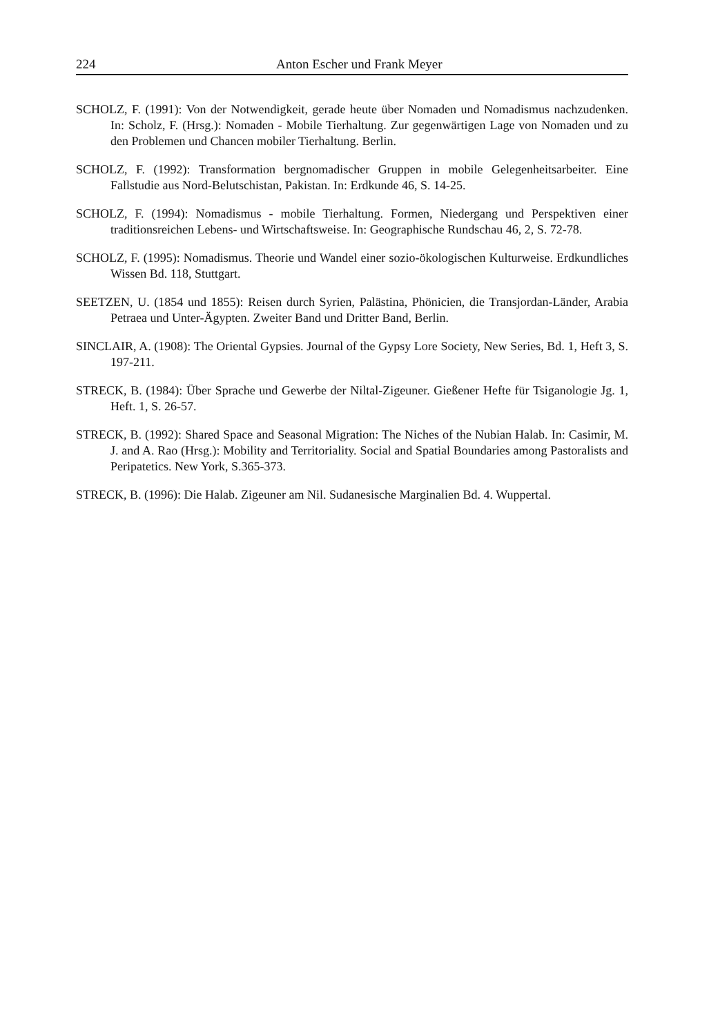224 Anton Escher und Frank Meyer
SCHOLZ, F. (1991): Von der Notwendigkeit, gerade heute über Nomaden und Nomadismus nachzudenken. In: Scholz, F. (Hrsg.): Nomaden - Mobile Tierhaltung. Zur gegenwärtigen Lage von Nomaden und zu den Problemen und Chancen mobiler Tierhaltung. Berlin.
SCHOLZ, F. (1992): Transformation bergnomadischer Gruppen in mobile Gelegenheitsarbeiter. Eine Fallstudie aus Nord-Belutschistan, Pakistan. In: Erdkunde 46, S. 14-25.
SCHOLZ, F. (1994): Nomadismus - mobile Tierhaltung. Formen, Niedergang und Perspektiven einer traditionsreichen Lebens- und Wirtschaftsweise. In: Geographische Rundschau 46, 2, S. 72-78.
SCHOLZ, F. (1995): Nomadismus. Theorie und Wandel einer sozio-ökologischen Kulturweise. Erdkundliches Wissen Bd. 118, Stuttgart.
SEETZEN, U. (1854 und 1855): Reisen durch Syrien, Palästina, Phönicien, die Transjordan-Länder, Arabia Petraea und Unter-Ägypten. Zweiter Band und Dritter Band, Berlin.
SINCLAIR, A. (1908): The Oriental Gypsies. Journal of the Gypsy Lore Society, New Series, Bd. 1, Heft 3, S. 197-211.
STRECK, B. (1984): Über Sprache und Gewerbe der Niltal-Zigeuner. Gießener Hefte für Tsiganologie Jg. 1, Heft. 1, S. 26-57.
STRECK, B. (1992): Shared Space and Seasonal Migration: The Niches of the Nubian Halab. In: Casimir, M. J. and A. Rao (Hrsg.): Mobility and Territoriality. Social and Spatial Boundaries among Pastoralists and Peripatetics. New York, S.365-373.
STRECK, B. (1996): Die Halab. Zigeuner am Nil. Sudanesische Marginalien Bd. 4. Wuppertal.